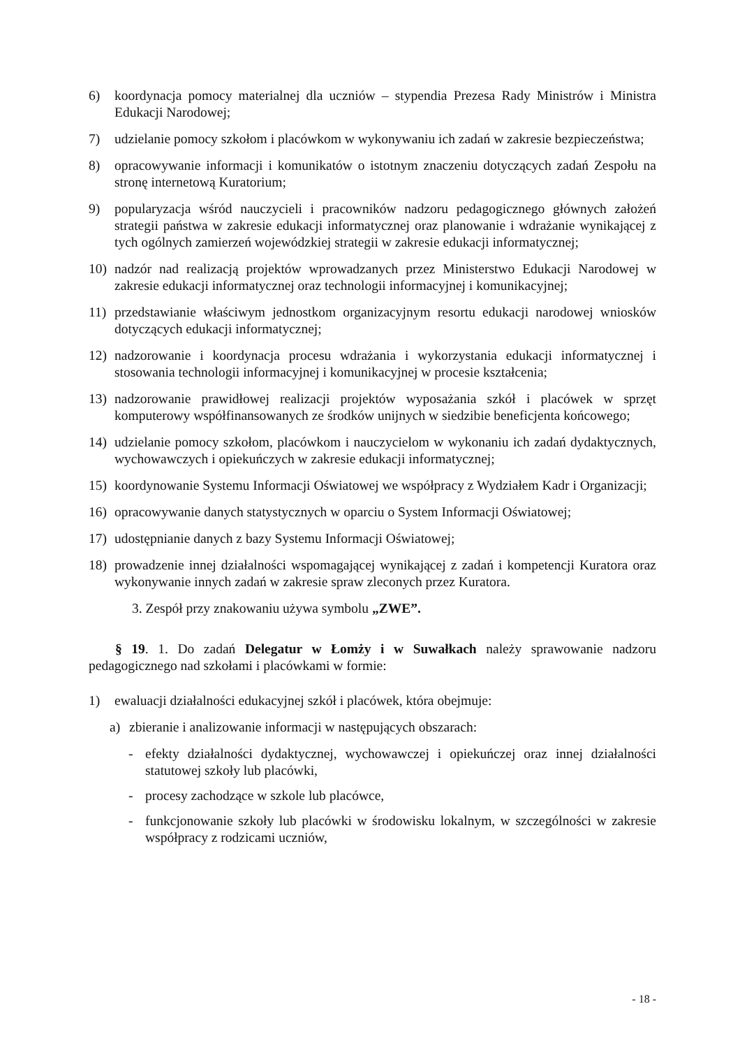6) koordynacja pomocy materialnej dla uczniów – stypendia Prezesa Rady Ministrów i Ministra Edukacji Narodowej;
7) udzielanie pomocy szkołom i placówkom w wykonywaniu ich zadań w zakresie bezpieczeństwa;
8) opracowywanie informacji i komunikatów o istotnym znaczeniu dotyczących zadań Zespołu na stronę internetową Kuratorium;
9) popularyzacja wśród nauczycieli i pracowników nadzoru pedagogicznego głównych założeń strategii państwa w zakresie edukacji informatycznej oraz planowanie i wdrażanie wynikającej z tych ogólnych zamierzeń wojewódzkiej strategii w zakresie edukacji informatycznej;
10) nadzór nad realizacją projektów wprowadzanych przez Ministerstwo Edukacji Narodowej w zakresie edukacji informatycznej oraz technologii informacyjnej i komunikacyjnej;
11) przedstawianie właściwym jednostkom organizacyjnym resortu edukacji narodowej wniosków dotyczących edukacji informatycznej;
12) nadzorowanie i koordynacja procesu wdrażania i wykorzystania edukacji informatycznej i stosowania technologii informacyjnej i komunikacyjnej w procesie kształcenia;
13) nadzorowanie prawidłowej realizacji projektów wyposażania szkół i placówek w sprzęt komputerowy współfinansowanych ze środków unijnych w siedzibie beneficjenta końcowego;
14) udzielanie pomocy szkołom, placówkom i nauczycielom w wykonaniu ich zadań dydaktycznych, wychowawczych i opiekuńczych w zakresie edukacji informatycznej;
15) koordynowanie Systemu Informacji Oświatowej we współpracy z Wydziałem Kadr i Organizacji;
16) opracowywanie danych statystycznych w oparciu o System Informacji Oświatowej;
17) udostępnianie danych z bazy Systemu Informacji Oświatowej;
18) prowadzenie innej działalności wspomagającej wynikającej z zadań i kompetencji Kuratora oraz wykonywanie innych zadań w zakresie spraw zleconych przez Kuratora.
3. Zespół przy znakowaniu używa symbolu „ZWE”.
§ 19. 1. Do zadań Delegatur w Łomży i w Suwałkach należy sprawowanie nadzoru pedagogicznego nad szkołami i placówkami w formie:
1) ewaluacji działalności edukacyjnej szkół i placówek, która obejmuje:
a) zbieranie i analizowanie informacji w następujących obszarach:
- efekty działalności dydaktycznej, wychowawczej i opiekuńczej oraz innej działalności statutowej szkoły lub placówki,
- procesy zachodzące w szkole lub placówce,
- funkcjonowanie szkoły lub placówki w środowisku lokalnym, w szczególności w zakresie współpracy z rodzicami uczniów,
- 18 -